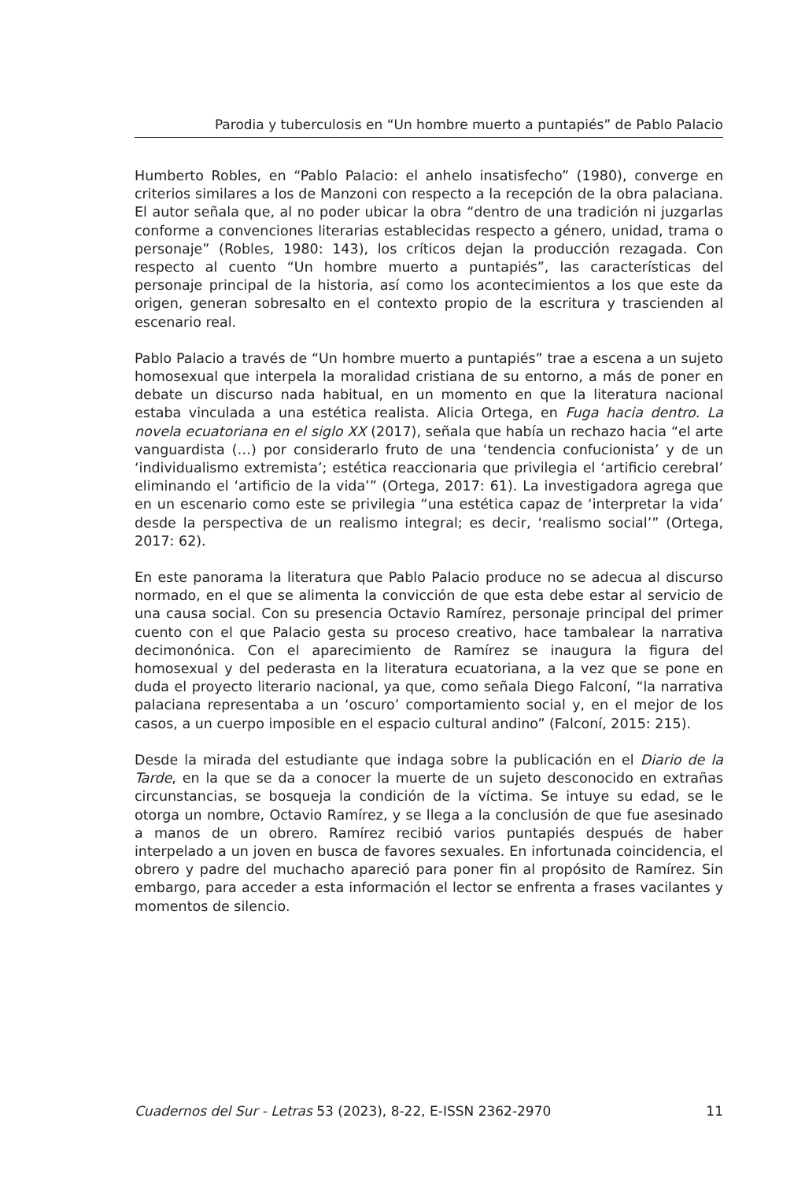Parodia y tuberculosis en “Un hombre muerto a puntapiés” de Pablo Palacio
Humberto Robles, en “Pablo Palacio: el anhelo insatisfecho” (1980), converge en criterios similares a los de Manzoni con respecto a la recepción de la obra palaciana. El autor señala que, al no poder ubicar la obra “dentro de una tradición ni juzgarlas conforme a convenciones literarias establecidas respecto a género, unidad, trama o personaje” (Robles, 1980: 143), los críticos dejan la producción rezagada. Con respecto al cuento “Un hombre muerto a puntapiés”, las características del personaje principal de la historia, así como los acontecimientos a los que este da origen, generan sobresalto en el contexto propio de la escritura y trascienden al escenario real.
Pablo Palacio a través de “Un hombre muerto a puntapiés” trae a escena a un sujeto homosexual que interpela la moralidad cristiana de su entorno, a más de poner en debate un discurso nada habitual, en un momento en que la literatura nacional estaba vinculada a una estética realista. Alicia Ortega, en Fuga hacia dentro. La novela ecuatoriana en el siglo XX (2017), señala que había un rechazo hacia “el arte vanguardista (…) por considerarlo fruto de una ‘tendencia confucionista’ y de un ‘individualismo extremista’; estética reaccionaria que privilegia el ‘artificio cerebral’ eliminando el ‘artificio de la vida’” (Ortega, 2017: 61). La investigadora agrega que en un escenario como este se privilegia “una estética capaz de ‘interpretar la vida’ desde la perspectiva de un realismo integral; es decir, ‘realismo social’” (Ortega, 2017: 62).
En este panorama la literatura que Pablo Palacio produce no se adecua al discurso normado, en el que se alimenta la convicción de que esta debe estar al servicio de una causa social. Con su presencia Octavio Ramírez, personaje principal del primer cuento con el que Palacio gesta su proceso creativo, hace tambalear la narrativa decimonónica. Con el aparecimiento de Ramírez se inaugura la figura del homosexual y del pederasta en la literatura ecuatoriana, a la vez que se pone en duda el proyecto literario nacional, ya que, como señala Diego Falconí, “la narrativa palaciana representaba a un ‘oscuro’ comportamiento social y, en el mejor de los casos, a un cuerpo imposible en el espacio cultural andino” (Falconí, 2015: 215).
Desde la mirada del estudiante que indaga sobre la publicación en el Diario de la Tarde, en la que se da a conocer la muerte de un sujeto desconocido en extrañas circunstancias, se bosqueja la condición de la víctima. Se intuye su edad, se le otorga un nombre, Octavio Ramírez, y se llega a la conclusión de que fue asesinado a manos de un obrero. Ramírez recibió varios puntapiés después de haber interpelado a un joven en busca de favores sexuales. En infortunada coincidencia, el obrero y padre del muchacho apareció para poner fin al propósito de Ramírez. Sin embargo, para acceder a esta información el lector se enfrenta a frases vacilantes y momentos de silencio.
Cuadernos del Sur - Letras 53 (2023), 8-22, E-ISSN 2362-2970 11